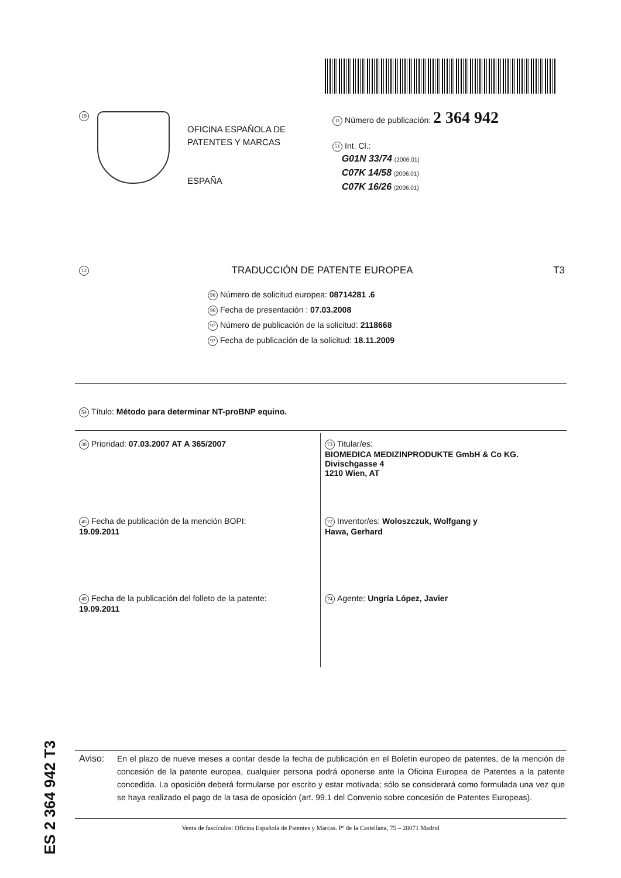19
OFICINA ESPAÑOLA DE
PATENTES Y MARCAS
ESPAÑA
11 Número de publicación: 2 364 942
51 Int. Cl.:
G01N 33/74 (2006.01)
C07K 14/58 (2006.01)
C07K 16/26 (2006.01)
12 TRADUCCIÓN DE PATENTE EUROPEA T3
96 Número de solicitud europea: 08714281 .6
96 Fecha de presentación : 07.03.2008
97 Número de publicación de la solicitud: 2118668
97 Fecha de publicación de la solicitud: 18.11.2009
54 Título: Método para determinar NT-proBNP equino.
30 Prioridad: 07.03.2007 AT A 365/2007
45 Fecha de publicación de la mención BOPI:
19.09.2011
45 Fecha de la publicación del folleto de la patente:
19.09.2011
73 Titular/es:
BIOMEDICA MEDIZINPRODUKTE GmbH & Co KG.
Divischgasse 4
1210 Wien, AT
72 Inventor/es: Woloszczuk, Wolfgang y
Hawa, Gerhard
74 Agente: Ungría López, Javier
ES 2 364 942 T3
Aviso: En el plazo de nueve meses a contar desde la fecha de publicación en el Boletín europeo de patentes, de la mención de concesión de la patente europea, cualquier persona podrá oponerse ante la Oficina Europea de Patentes a la patente concedida. La oposición deberá formularse por escrito y estar motivada; sólo se considerará como formulada una vez que se haya realizado el pago de la tasa de oposición (art. 99.1 del Convenio sobre concesión de Patentes Europeas).
Venta de fascículos: Oficina Española de Patentes y Marcas. Pº de la Castellana, 75 – 28071 Madrid